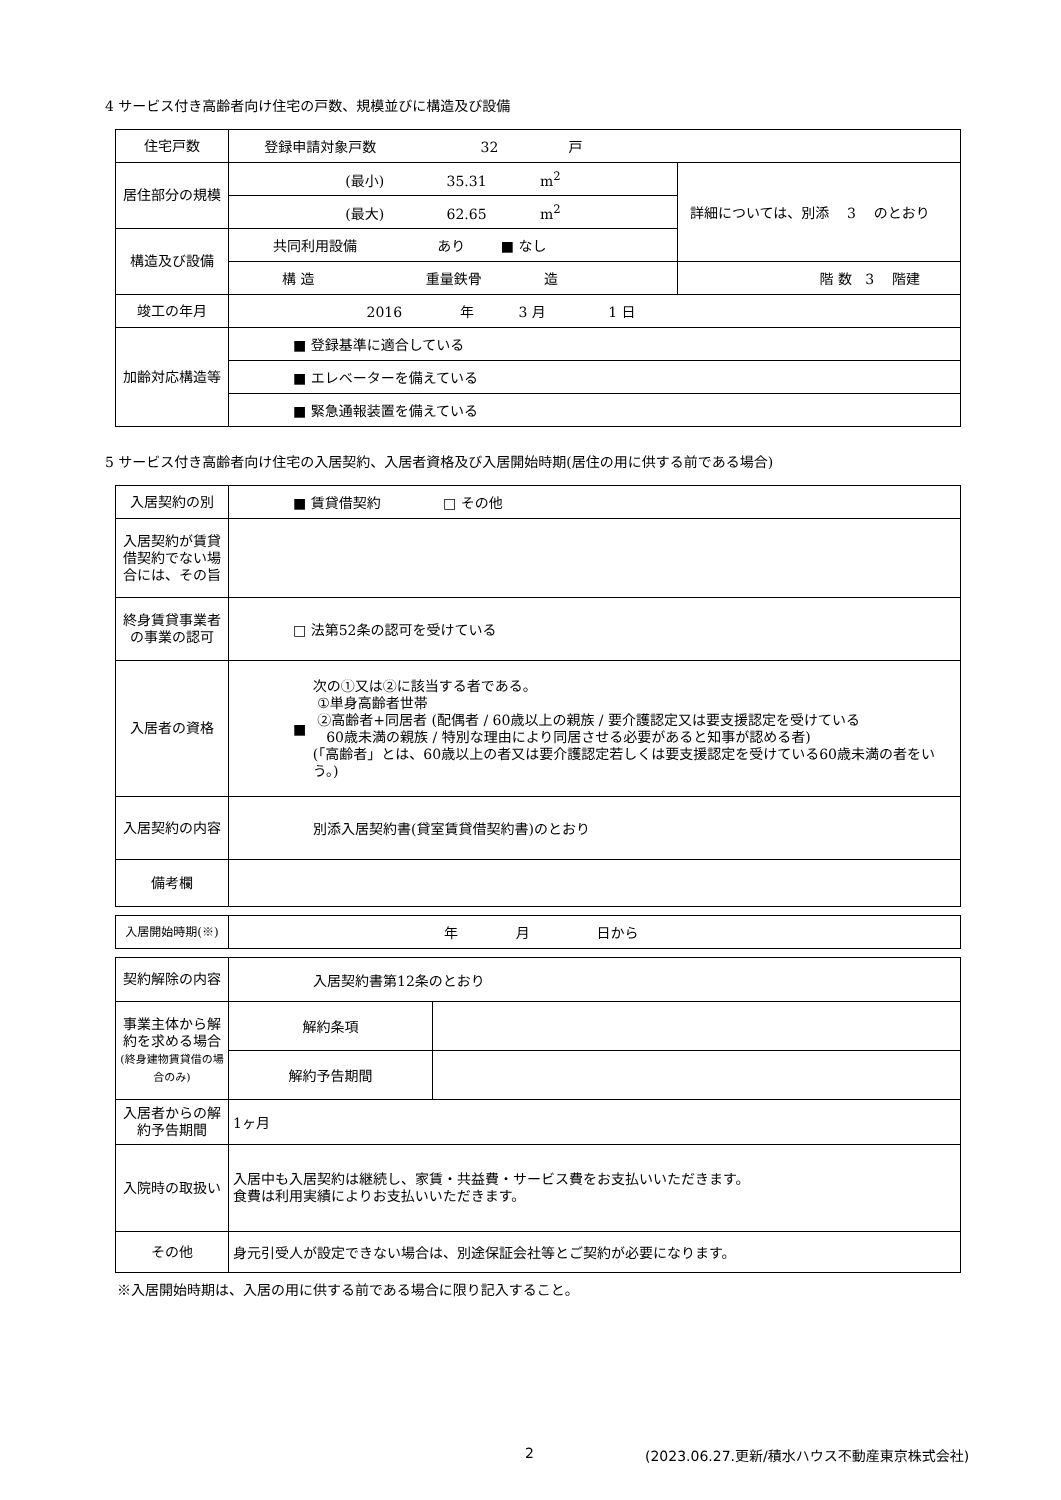4 サービス付き高齢者向け住宅の戸数、規模並びに構造及び設備
| 住宅戸数 | 登録申請対象戸数 32 戸 | |
| 居住部分の規模 | (最小) 35.31 m<sup>2</sup> | 詳細については、別添 3 のとおり |
| | (最大) 62.65 m<sup>2</sup> | |
| 構造及び設備 | 共同利用設備 あり ■ なし | |
| | 構 造 重量鉄骨 造 | 階 数 3 階建 |
| 竣工の年月 | 2016 年 3 月 1 日 | |
| 加齢対応構造等 | ■ 登録基準に適合している | |
| | ■ エレベーターを備えている | |
| | ■ 緊急通報装置を備えている | |
5 サービス付き高齢者向け住宅の入居契約、入居者資格及び入居開始時期(居住の用に供する前である場合)
| 入居契約の別 | ■ 賃貸借契約 □ その他 |
| 入居契約が賃貸借契約でない場合には、その旨 | |
| 終身賃貸事業者の事業の認可 | □ 法第52条の認可を受けている |
| 入居者の資格 | ■ 次の①又は②に該当する者である。 ①単身高齢者世帯 ②高齢者+同居者 (配偶者 / 60歳以上の親族 / 要介護認定又は要支援認定を受けている 60歳未満の親族 / 特別な理由により同居させる必要があると知事が認める者) (「高齢者」とは、60歳以上の者又は要介護認定若しくは要支援認定を受けている60歳未満の者をいう。) |
| 入居契約の内容 | 別添入居契約書(貸室賃貸借契約書)のとおり |
| 備考欄 | |
| 入居開始時期(※) | 年 月 日から |
| 契約解除の内容 | 入居契約書第12条のとおり | |
| 事業主体から解約を求める場合 (終身建物賃貸借の場合のみ) | 解約条項 | |
| | 解約予告期間 | |
| 入居者からの解約予告期間 | 1ヶ月 | |
| 入院時の取扱い | 入居中も入居契約は継続し、家賃・共益費・サービス費をお支払いいただきます。 食費は利用実績によりお支払いいただきます。 | |
| その他 | 身元引受人が設定できない場合は、別途保証会社等とご契約が必要になります。 | |
※入居開始時期は、入居の用に供する前である場合に限り記入すること。
2 (2023.06.27.更新/積水ハウス不動産東京株式会社)